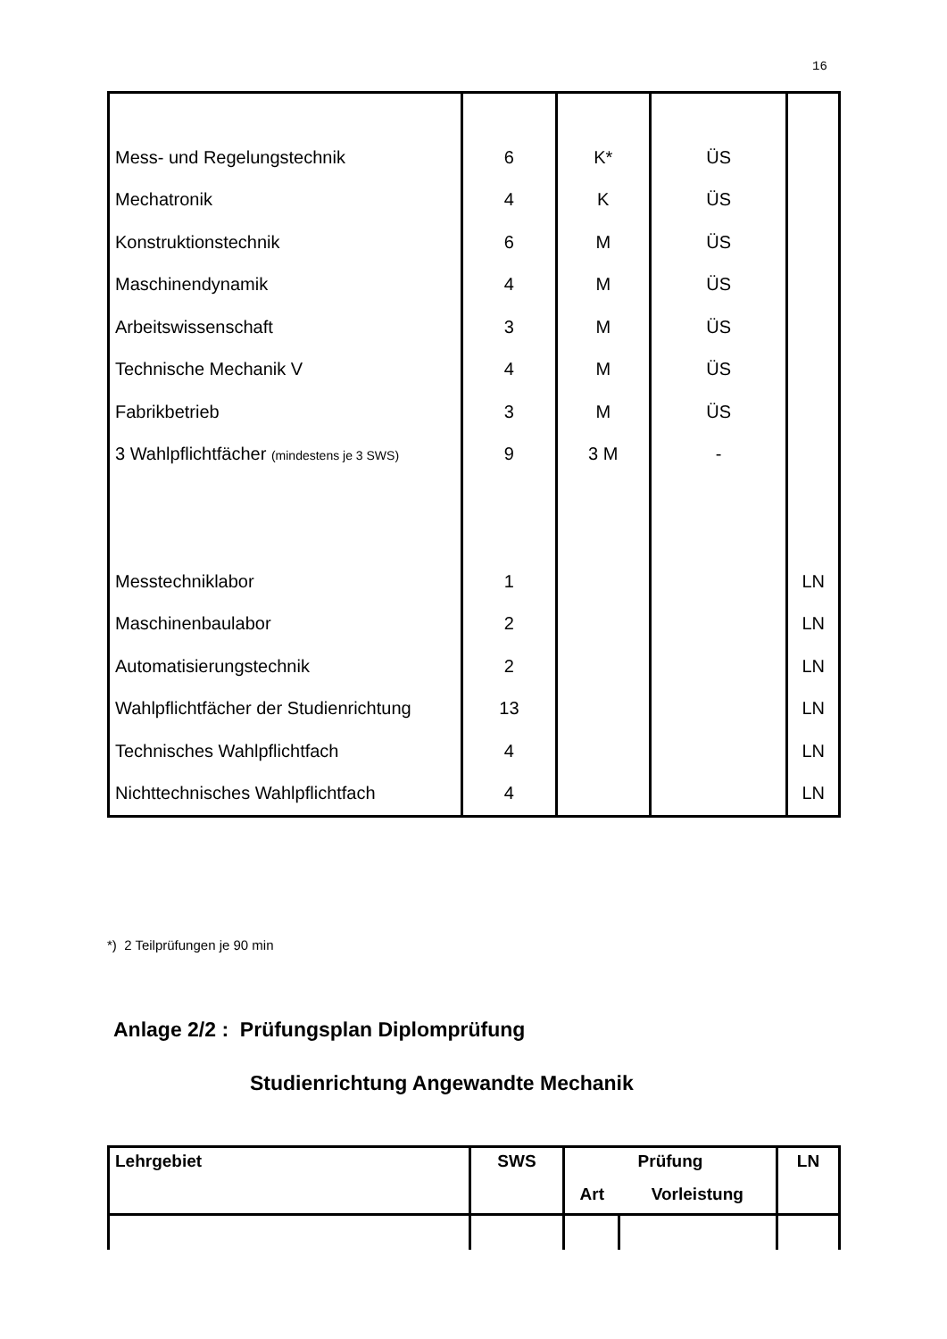16
| Mess- und Regelungstechnik | 6 | K* | ÜS | |
| Mechatronik | 4 | K | ÜS | |
| Konstruktionstechnik | 6 | M | ÜS | |
| Maschinendynamik | 4 | M | ÜS | |
| Arbeitswissenschaft | 3 | M | ÜS | |
| Technische Mechanik V | 4 | M | ÜS | |
| Fabrikbetrieb | 3 | M | ÜS | |
| 3 Wahlpflichtfächer (mindestens je 3 SWS) | 9 | 3 M | - | |
| Messtechniklabor | 1 | | | LN |
| Maschinenbaulabor | 2 | | | LN |
| Automatisierungstechnik | 2 | | | LN |
| Wahlpflichtfächer der Studienrichtung | 13 | | | LN |
| Technisches Wahlpflichtfach | 4 | | | LN |
| Nichttechnisches Wahlpflichtfach | 4 | | | LN |
*) 2 Teilprüfungen je 90 min
Anlage 2/2 : Prüfungsplan Diplomprüfung
Studienrichtung Angewandte Mechanik
| Lehrgebiet | SWS | Prüfung | | LN |
| | | Art | Vorleistung | |